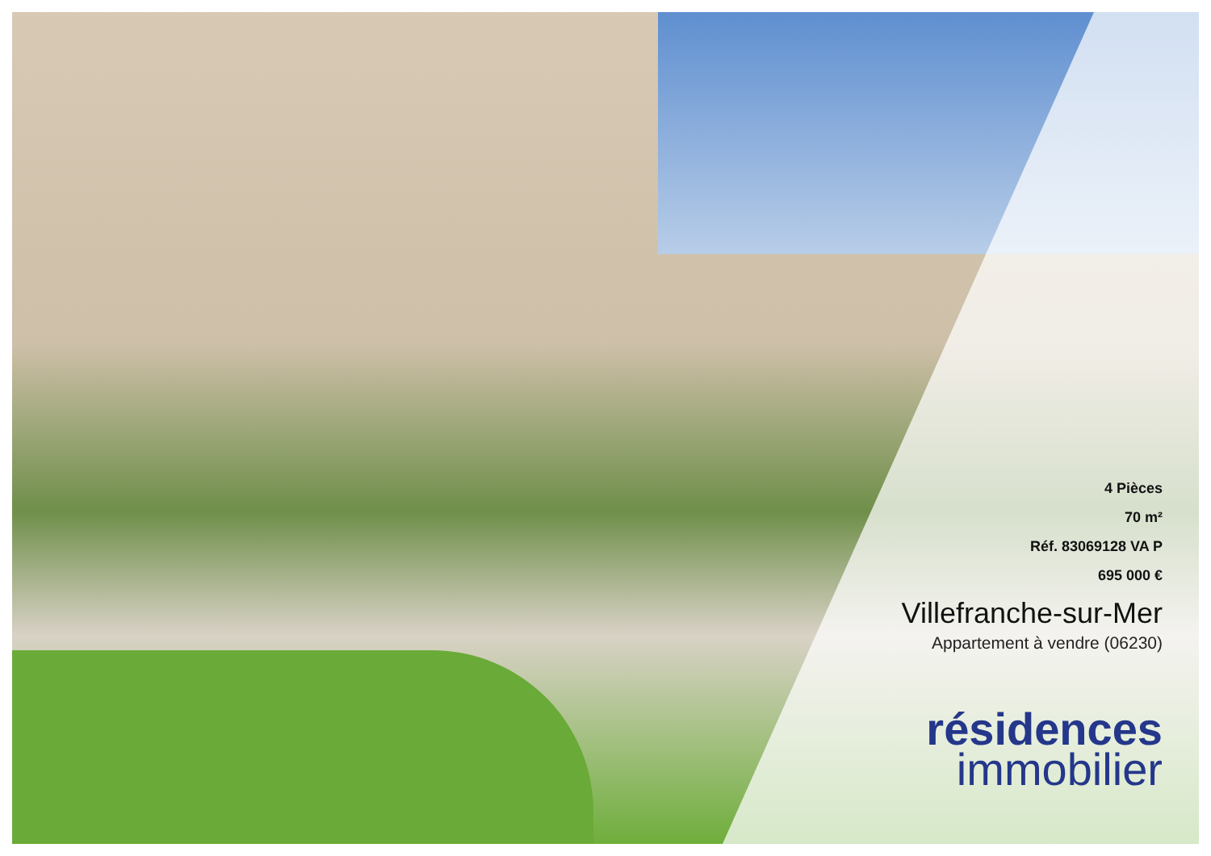4 Pièces
70 m²
Réf. 83069128 VA P
695 000 €
Villefranche-sur-Mer
Appartement à vendre (06230)
résidences
immobilier